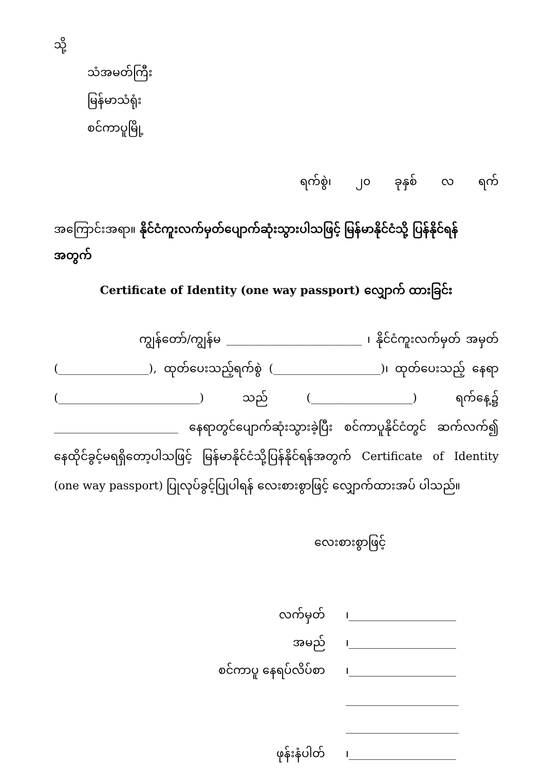သို့
သံအမတ်ကြီး
မြန်မာသံရုံး
စင်ကာပူမြို့
ရက်စွဲ၊ ၂၀ ခုနှစ် လ ရက်
အကြောင်းအရာ။ နိုင်ငံကူးလက်မှတ်ပျောက်ဆုံးသွားပါသဖြင့် မြန်မာနိုင်ငံသို့ ပြန်နိုင်ရန် အတွက်
Certificate of Identity (one way passport) လျှောက် ထားခြင်း
ကျွန်တော်/ကျွန်မ ________________________ ၊ နိုင်ငံကူးလက်မှတ် အမှတ် (________________), ထုတ်ပေးသည့်ရက်စွဲ (___________________)၊ ထုတ်ပေးသည့် နေရာ (_________________________) သည် (__________________) ရက်နေ့၌ ______________________ နေရာတွင်ပျောက်ဆုံးသွားခဲ့ပြီး စင်ကာပူနိုင်ငံတွင် ဆက်လက်၍ နေထိုင်ခွင့်မရရှိတော့ပါသဖြင့် မြန်မာနိုင်ငံသို့ပြန်နိုင်ရန်အတွက် Certificate of Identity (one way passport) ပြုလုပ်ခွင့်ပြုပါရန် လေးစားစွာဖြင့် လျှောက်ထားအပ် ပါသည်။
လေးစားစွာဖြင့်
| လက်မှတ် | ၊___________________ |
| အမည် | ၊___________________ |
| စင်ကာပူ နေရပ်လိပ်စာ | ၊___________________ |
| | ____________________ |
| | ____________________ |
| ဖုန်းနံပါတ် | ၊___________________ |